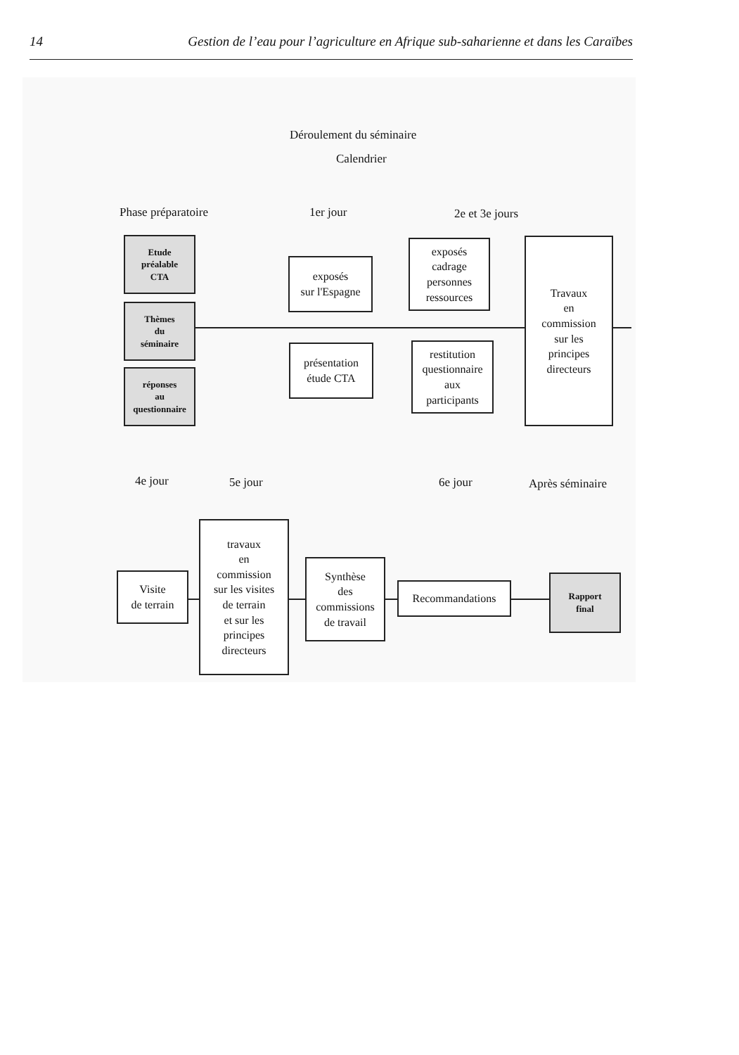14 Gestion de l’eau pour l’agriculture en Afrique sub-saharienne et dans les Caraïbes
Déroulement du séminaire
Calendrier
Phase préparatoire 1er jour 2e et 3e jours
Etude
préalable
CTA
Thèmes
du
séminaire
réponses
au
questionnaire
exposés
sur l'Espagne
présentation
étude CTA
exposés
cadrage
personnes
ressources
restitution
questionnaire
aux
participants
Travaux
en
commission
sur les
principes
directeurs
4e jour 5e jour 6e jour Après séminaire
Visite
de terrain
travaux
en
commission
sur les visites
de terrain
et sur les
principes
directeurs
Synthèse
des
commissions
de travail
Recommandations
Rapport
final